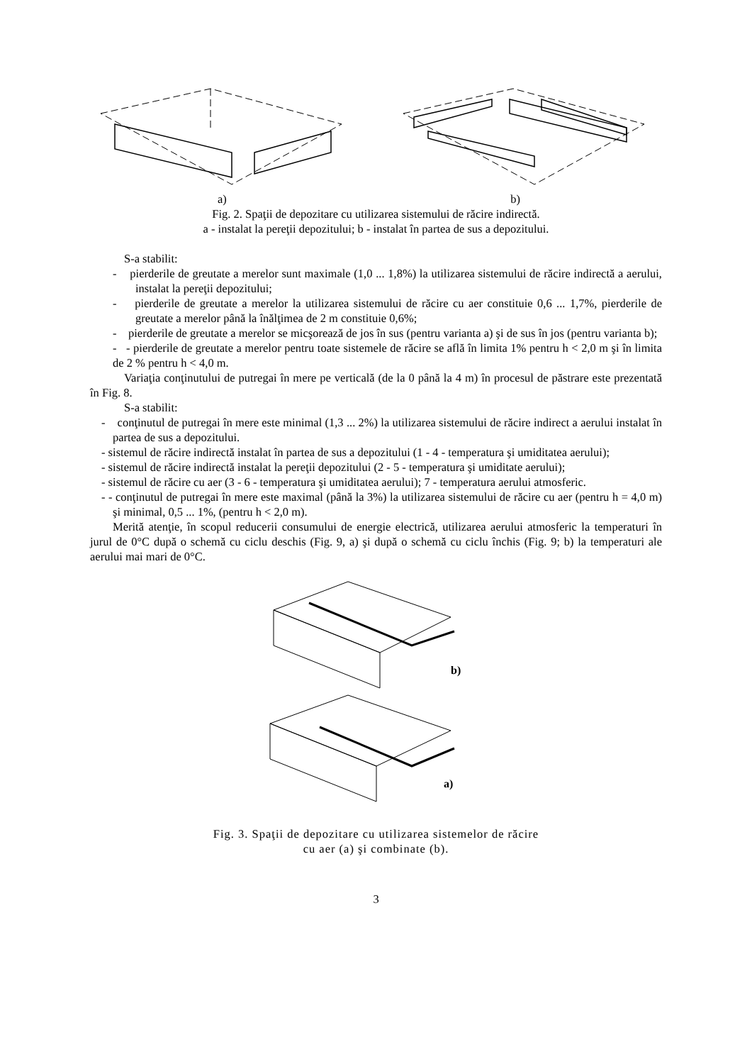a) b)
Fig. 2. Spaţii de depozitare cu utilizarea sistemului de răcire indirectă.
a - instalat la pereţii depozitului; b - instalat în partea de sus a depozitului.
S-a stabilit:
- pierderile de greutate a merelor sunt maximale (1,0 ... 1,8%) la utilizarea sistemului de răcire indirectă a aerului, instalat la pereţii depozitului;
- pierderile de greutate a merelor la utilizarea sistemului de răcire cu aer constituie 0,6 ... 1,7%, pierderile de greutate a merelor până la înălţimea de 2 m constituie 0,6%;
- pierderile de greutate a merelor se micşorează de jos în sus (pentru varianta a) şi de sus în jos (pentru varianta b);
- - pierderile de greutate a merelor pentru toate sistemele de răcire se află în limita 1% pentru h < 2,0 m şi în limita de 2 % pentru h < 4,0 m.
Variaţia conţinutului de putregai în mere pe verticală (de la 0 până la 4 m) în procesul de păstrare este prezentată în Fig. 8.
S-a stabilit:
- conţinutul de putregai în mere este minimal (1,3 ... 2%) la utilizarea sistemului de răcire indirect a aerului instalat în partea de sus a depozitului.
- sistemul de răcire indirectă instalat în partea de sus a depozitului (1 - 4 - temperatura şi umiditatea aerului);
- sistemul de răcire indirectă instalat la pereţii depozitului (2 - 5 - temperatura şi umiditate aerului);
- sistemul de răcire cu aer (3 - 6 - temperatura şi umiditatea aerului); 7 - temperatura aerului atmosferic.
- - conţinutul de putregai în mere este maximal (până la 3%) la utilizarea sistemului de răcire cu aer (pentru h = 4,0 m) şi minimal, 0,5 ... 1%, (pentru h < 2,0 m).
Merită atenţie, în scopul reducerii consumului de energie electrică, utilizarea aerului atmosferic la temperaturi în jurul de 0°C după o schemă cu ciclu deschis (Fig. 9, a) şi după o schemă cu ciclu închis (Fig. 9; b) la temperaturi ale aerului mai mari de 0°C.
b)
a)
Fig. 3. Spaţii de depozitare cu utilizarea sistemelor de răcire
cu aer (a) şi combinate (b).
3